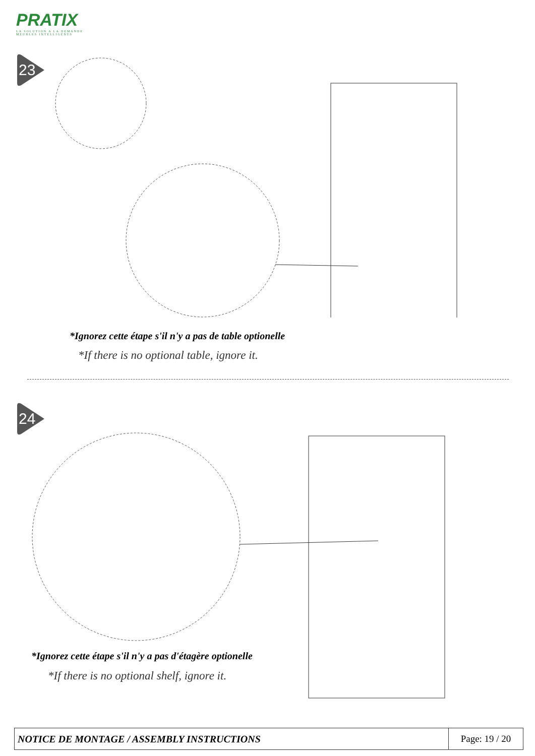PRATIX
LA SOLUTION A LA DEMANDE
MEUBLES INTELLIGENTS
23
*Ignorez cette étape s'il n'y a pas de table optionelle
*If there is no optional table, ignore it.
24
*Ignorez cette étape s'il n'y a pas d'étagère optionelle
*If there is no optional shelf, ignore it.
| NOTICE DE MONTAGE / ASSEMBLY INSTRUCTIONS | Page: 19 / 20 |